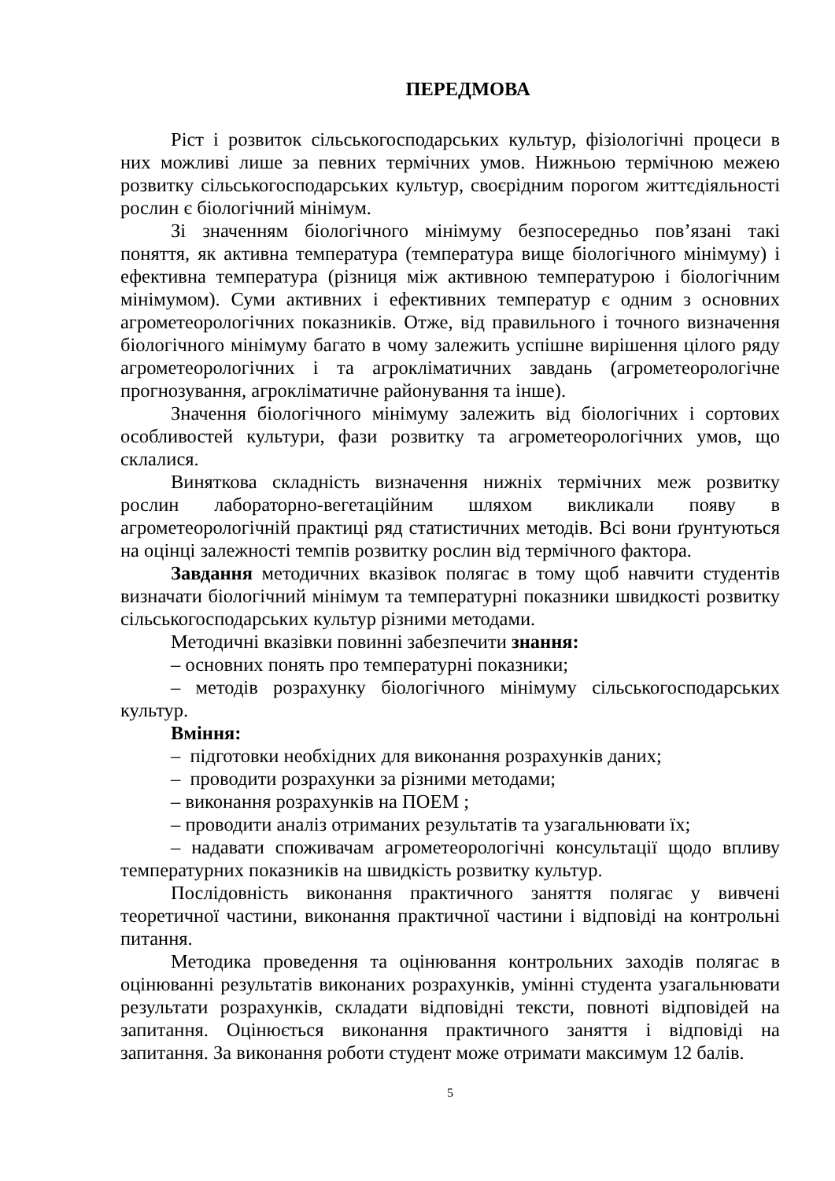ПЕРЕДМОВА
Ріст і розвиток сільськогосподарських культур, фізіологічні процеси в них можливі лише за певних термічних умов. Нижньою термічною межею розвитку сільськогосподарських культур, своєрідним порогом життєдіяльності рослин є біологічний мінімум.
Зі значенням біологічного мінімуму безпосередньо пов’язані такі поняття, як активна температура (температура вище біологічного мінімуму) і ефективна температура (різниця між активною температурою і біологічним мінімумом). Суми активних і ефективних температур є одним з основних агрометеорологічних показників. Отже, від правильного і точного визначення біологічного мінімуму багато в чому залежить успішне вирішення цілого ряду агрометеорологічних і та агрокліматичних завдань (агрометеорологічне прогнозування, агрокліматичне районування та інше).
Значення біологічного мінімуму залежить від біологічних і сортових особливостей культури, фази розвитку та агрометеорологічних умов, що склалися.
Виняткова складність визначення нижніх термічних меж розвитку рослин лабораторно-вегетаційним шляхом викликали появу в агрометеорологічній практиці ряд статистичних методів. Всі вони ґрунтуються на оцінці залежності темпів розвитку рослин від термічного фактора.
Завдання методичних вказівок полягає в тому щоб навчити студентів визначати біологічний мінімум та температурні показники швидкості розвитку сільськогосподарських культур різними методами.
Методичні вказівки повинні забезпечити знання:
– основних понять про температурні показники;
– методів розрахунку біологічного мінімуму сільськогосподарських культур.
Вміння:
– підготовки необхідних для виконання розрахунків даних;
– проводити розрахунки за різними методами;
– виконання розрахунків на ПОЕМ ;
– проводити аналіз отриманих результатів та узагальнювати їх;
– надавати споживачам агрометеорологічні консультації щодо впливу температурних показників на швидкість розвитку культур.
Послідовність виконання практичного заняття полягає у вивчені теоретичної частини, виконання практичної частини і відповіді на контрольні питання.
Методика проведення та оцінювання контрольних заходів полягає в оцінюванні результатів виконаних розрахунків, умінні студента узагальнювати результати розрахунків, складати відповідні тексти, повноті відповідей на запитання. Оцінюється виконання практичного заняття і відповіді на запитання. За виконання роботи студент може отримати максимум 12 балів.
5